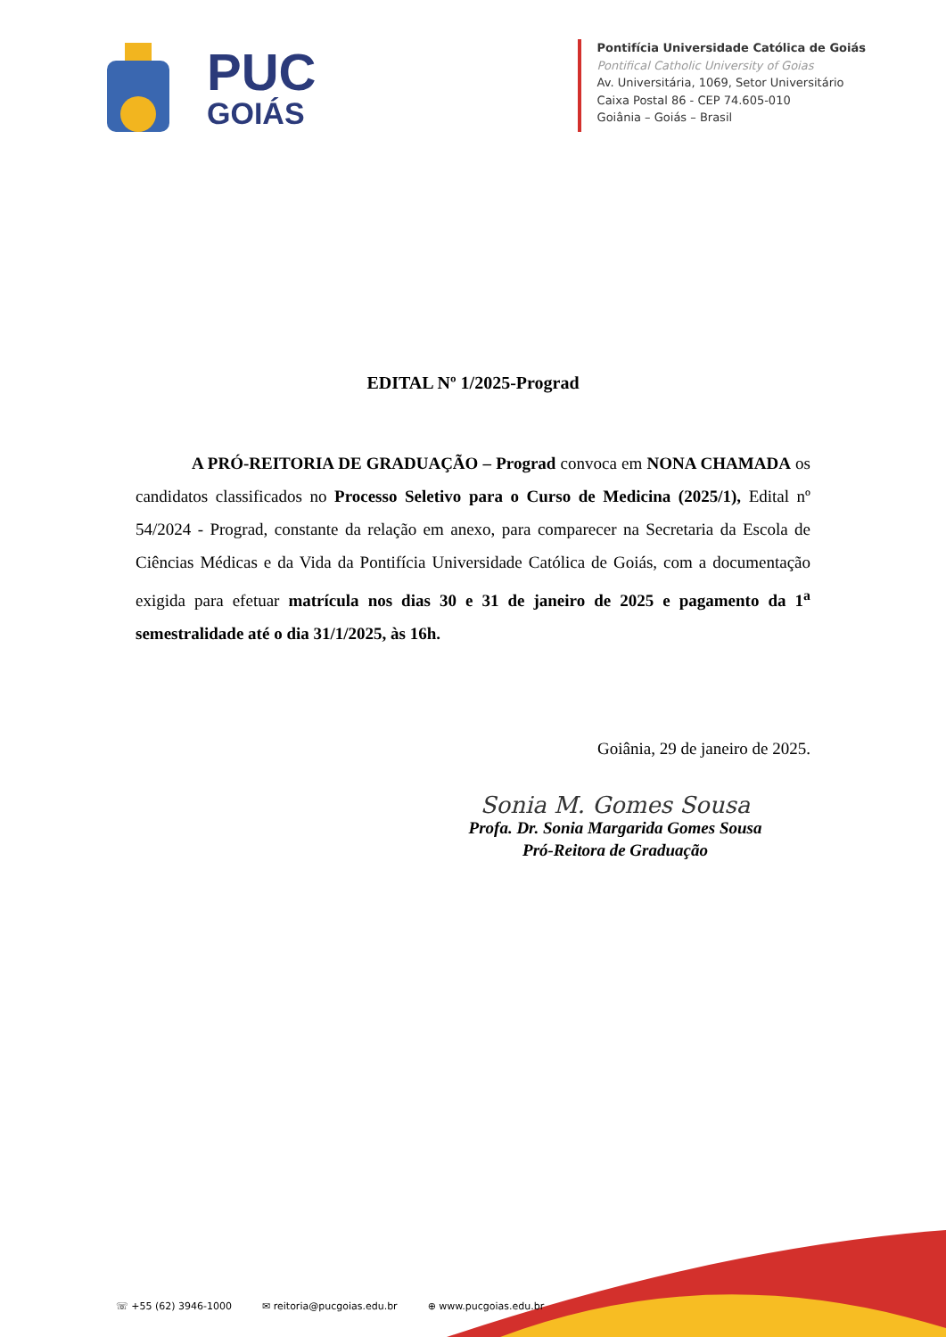PUC
GOIÁS
Pontifícia Universidade Católica de Goiás
Pontifical Catholic University of Goias
Av. Universitária, 1069, Setor Universitário
Caixa Postal 86 - CEP 74.605-010
Goiânia – Goiás – Brasil
EDITAL Nº 1/2025-Prograd
A PRÓ-REITORIA DE GRADUAÇÃO – Prograd convoca em NONA CHAMADA os candidatos classificados no Processo Seletivo para o Curso de Medicina (2025/1), Edital nº 54/2024 - Prograd, constante da relação em anexo, para comparecer na Secretaria da Escola de Ciências Médicas e da Vida da Pontifícia Universidade Católica de Goiás, com a documentação exigida para efetuar matrícula nos dias 30 e 31 de janeiro de 2025 e pagamento da 1<sup>a</sup> semestralidade até o dia 31/1/2025, às 16h.
Goiânia, 29 de janeiro de 2025.
Sonia M. Gomes Sousa
Profa. Dr. Sonia Margarida Gomes Sousa
Pró-Reitora de Graduação
☏ +55 (62) 3946-1000 ✉ reitoria@pucgoias.edu.br ⊕ www.pucgoias.edu.br